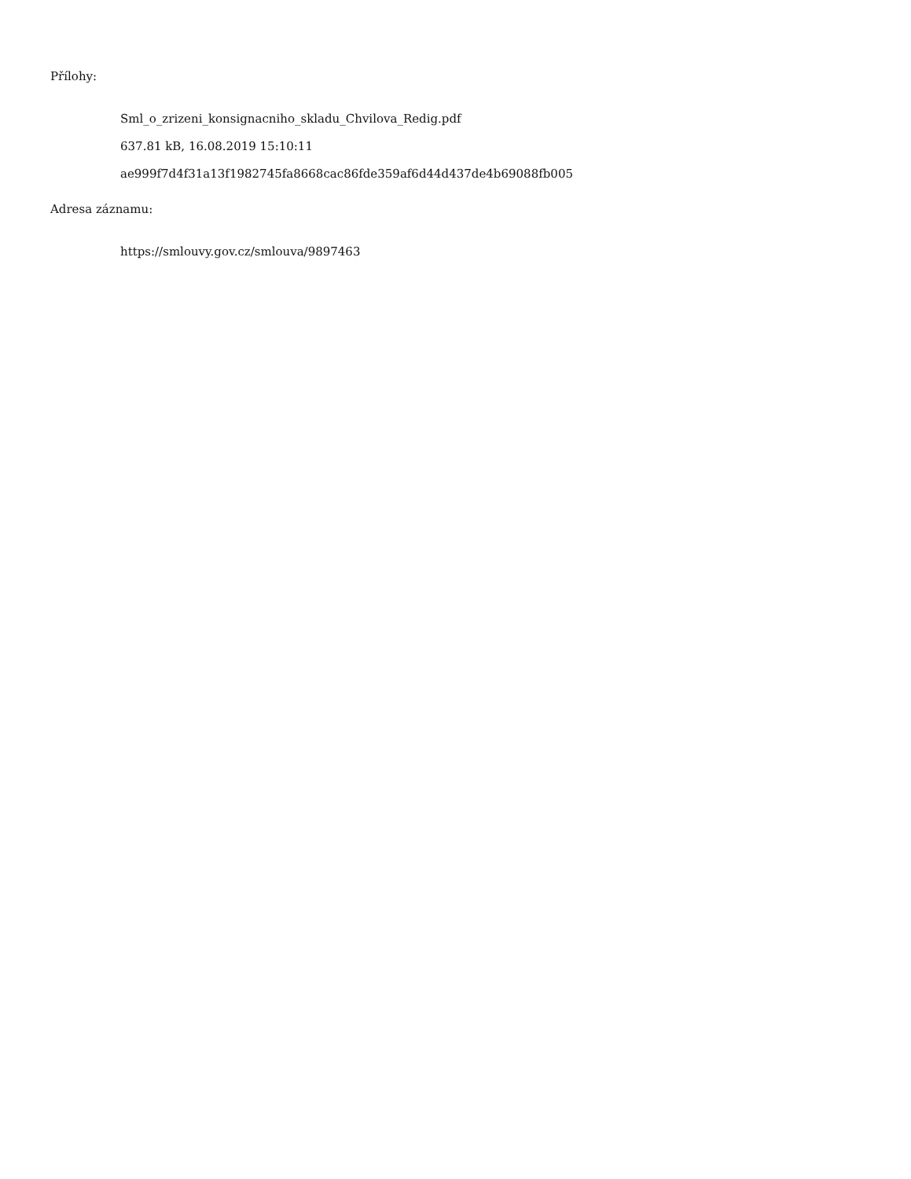Přílohy:
Sml_o_zrizeni_konsignacniho_skladu_Chvilova_Redig.pdf
637.81 kB, 16.08.2019 15:10:11
ae999f7d4f31a13f1982745fa8668cac86fde359af6d44d437de4b69088fb005
Adresa záznamu:
https://smlouvy.gov.cz/smlouva/9897463